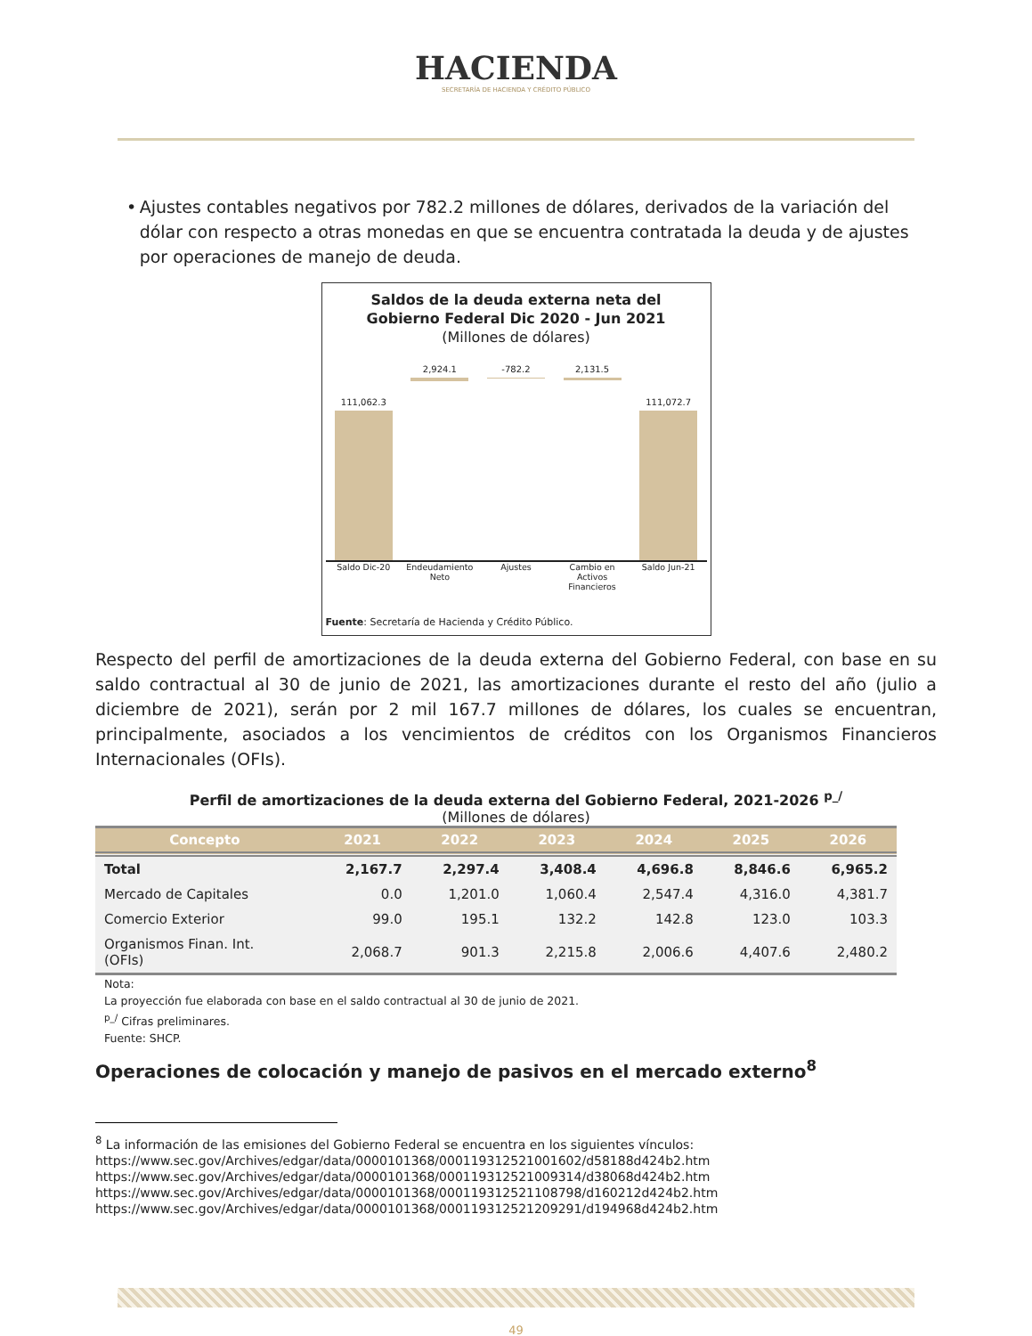HACIENDA
SECRETARÍA DE HACIENDA Y CRÉDITO PÚBLICO
• Ajustes contables negativos por 782.2 millones de dólares, derivados de la variación del dólar con respecto a otras monedas en que se encuentra contratada la deuda y de ajustes por operaciones de manejo de deuda.
Saldos de la deuda externa neta del
Gobierno Federal Dic 2020 - Jun 2021
(Millones de dólares)
111,062.3
2,924.1
-782.2
2,131.5
111,072.7
Saldo Dic-20 Endeudamiento Neto Ajustes Cambio en Activos Financieros Saldo Jun-21
Fuente: Secretaría de Hacienda y Crédito Público.
Respecto del perfil de amortizaciones de la deuda externa del Gobierno Federal, con base en su saldo contractual al 30 de junio de 2021, las amortizaciones durante el resto del año (julio a diciembre de 2021), serán por 2 mil 167.7 millones de dólares, los cuales se encuentran, principalmente, asociados a los vencimientos de créditos con los Organismos Financieros Internacionales (OFIs).
Perfil de amortizaciones de la deuda externa del Gobierno Federal, 2021-2026 <sup>p_/</sup>
(Millones de dólares)
| Concepto | 2021 | 2022 | 2023 | 2024 | 2025 | 2026 |
| --- | --- | --- | --- | --- | --- | --- |
| Total | 2,167.7 | 2,297.4 | 3,408.4 | 4,696.8 | 8,846.6 | 6,965.2 |
| Mercado de Capitales | 0.0 | 1,201.0 | 1,060.4 | 2,547.4 | 4,316.0 | 4,381.7 |
| Comercio Exterior | 99.0 | 195.1 | 132.2 | 142.8 | 123.0 | 103.3 |
| Organismos Finan. Int. (OFIs) | 2,068.7 | 901.3 | 2,215.8 | 2,006.6 | 4,407.6 | 2,480.2 |
Nota:
La proyección fue elaborada con base en el saldo contractual al 30 de junio de 2021.
<sup>p_/</sup> Cifras preliminares.
Fuente: SHCP.
Operaciones de colocación y manejo de pasivos en el mercado externo<sup>8</sup>
<sup>8</sup> La información de las emisiones del Gobierno Federal se encuentra en los siguientes vínculos:
https://www.sec.gov/Archives/edgar/data/0000101368/000119312521001602/d58188d424b2.htm
https://www.sec.gov/Archives/edgar/data/0000101368/000119312521009314/d38068d424b2.htm
https://www.sec.gov/Archives/edgar/data/0000101368/000119312521108798/d160212d424b2.htm
https://www.sec.gov/Archives/edgar/data/0000101368/000119312521209291/d194968d424b2.htm
49